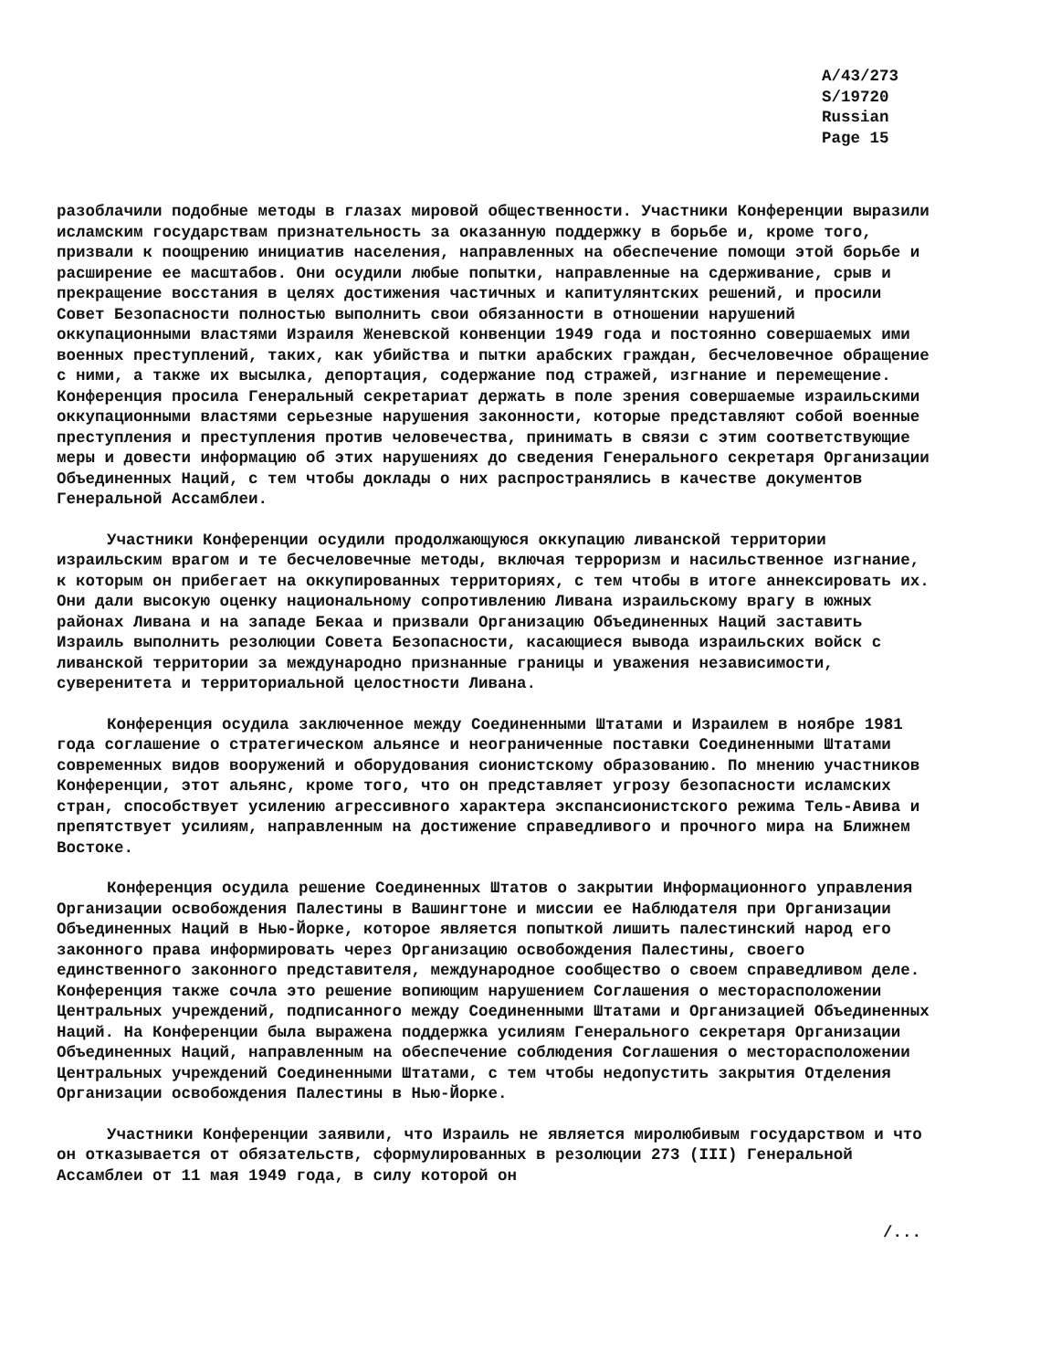A/43/273
S/19720
Russian
Page 15
разоблачили подобные методы в глазах мировой общественности. Участники Конференции выразили исламским государствам признательность за оказанную поддержку в борьбе и, кроме того, призвали к поощрению инициатив населения, направленных на обеспечение помощи этой борьбе и расширение ее масштабов. Они осудили любые попытки, направленные на сдерживание, срыв и прекращение восстания в целях достижения частичных и капитулянтских решений, и просили Совет Безопасности полностью выполнить свои обязанности в отношении нарушений оккупационными властями Израиля Женевской конвенции 1949 года и постоянно совершаемых ими военных преступлений, таких, как убийства и пытки арабских граждан, бесчеловечное обращение с ними, а также их высылка, депортация, содержание под стражей, изгнание и перемещение. Конференция просила Генеральный секретариат держать в поле зрения совершаемые израильскими оккупационными властями серьезные нарушения законности, которые представляют собой военные преступления и преступления против человечества, принимать в связи с этим соответствующие меры и довести информацию об этих нарушениях до сведения Генерального секретаря Организации Объединенных Наций, с тем чтобы доклады о них распространялись в качестве документов Генеральной Ассамблеи.
Участники Конференции осудили продолжающуюся оккупацию ливанской территории израильским врагом и те бесчеловечные методы, включая терроризм и насильственное изгнание, к которым он прибегает на оккупированных территориях, с тем чтобы в итоге аннексировать их. Они дали высокую оценку национальному сопротивлению Ливана израильскому врагу в южных районах Ливана и на западе Бекаа и призвали Организацию Объединенных Наций заставить Израиль выполнить резолюции Совета Безопасности, касающиеся вывода израильских войск с ливанской территории за международно признанные границы и уважения независимости, суверенитета и территориальной целостности Ливана.
Конференция осудила заключенное между Соединенными Штатами и Израилем в ноябре 1981 года соглашение о стратегическом альянсе и неограниченные поставки Соединенными Штатами современных видов вооружений и оборудования сионистскому образованию. По мнению участников Конференции, этот альянс, кроме того, что он представляет угрозу безопасности исламских стран, способствует усилению агрессивного характера экспансионистского режима Тель-Авива и препятствует усилиям, направленным на достижение справедливого и прочного мира на Ближнем Востоке.
Конференция осудила решение Соединенных Штатов о закрытии Информационного управления Организации освобождения Палестины в Вашингтоне и миссии ее Наблюдателя при Организации Объединенных Наций в Нью-Йорке, которое является попыткой лишить палестинский народ его законного права информировать через Организацию освобождения Палестины, своего единственного законного представителя, международное сообщество о своем справедливом деле. Конференция также сочла это решение вопиющим нарушением Соглашения о месторасположении Центральных учреждений, подписанного между Соединенными Штатами и Организацией Объединенных Наций. На Конференции была выражена поддержка усилиям Генерального секретаря Организации Объединенных Наций, направленным на обеспечение соблюдения Соглашения о месторасположении Центральных учреждений Соединенными Штатами, с тем чтобы недопустить закрытия Отделения Организации освобождения Палестины в Нью-Йорке.
Участники Конференции заявили, что Израиль не является миролюбивым государством и что он отказывается от обязательств, сформулированных в резолюции 273 (III) Генеральной Ассамблеи от 11 мая 1949 года, в силу которой он
/...